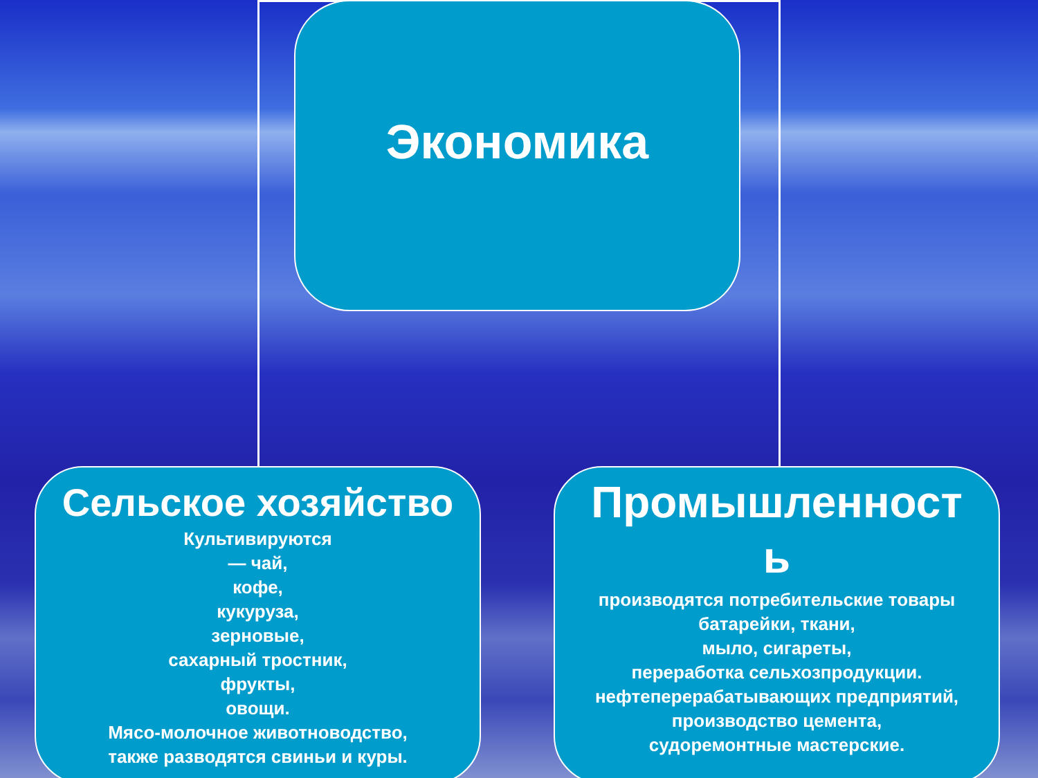Экономика
Сельское хозяйство
Культивируются
— чай,
кофе,
кукуруза,
зерновые,
сахарный тростник,
фрукты,
овощи.
Мясо-молочное животноводство,
также разводятся свиньи и куры.
Промышленност
ь
производятся потребительские товары
батарейки, ткани,
мыло, сигареты,
переработка сельхозпродукции.
нефтеперерабатывающих предприятий,
производство цемента,
судоремонтные мастерские.